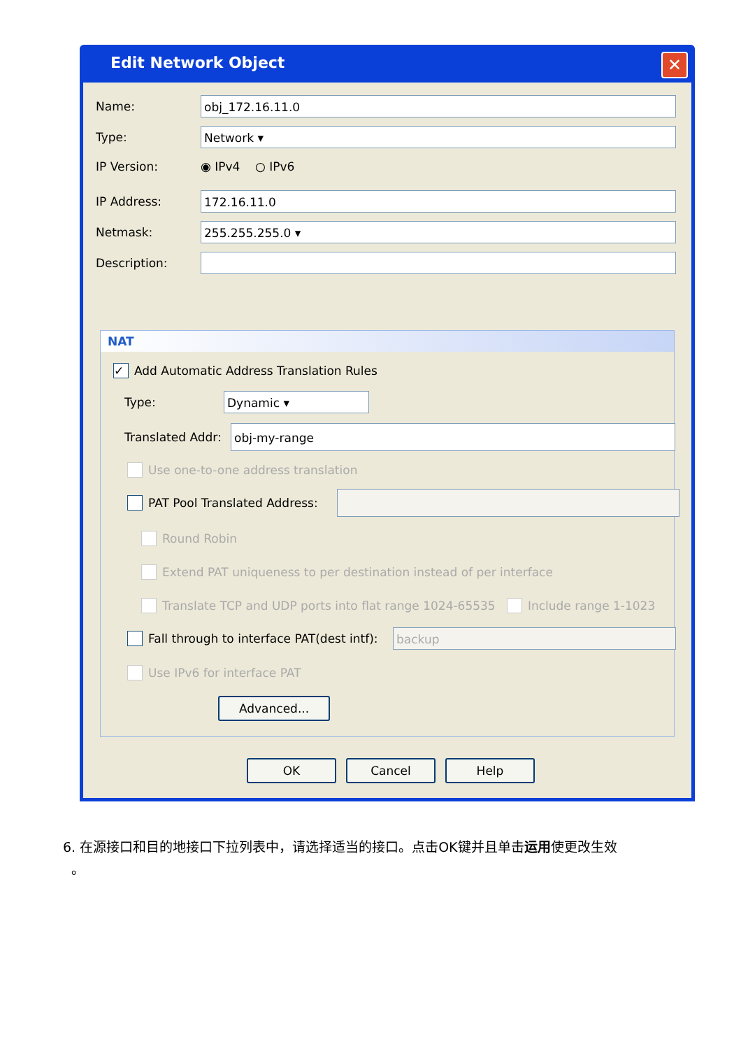Edit Network Object
✕
Name:
obj_172.16.11.0
Type:
Network ▾
IP Version: ◉ IPv4 ○ IPv6
IP Address:
172.16.11.0
Netmask:
255.255.255.0 ▾
Description:
NAT
✓ Add Automatic Address Translation Rules
Type:
Dynamic ▾
Translated Addr:
obj-my-range
Use one-to-one address translation
PAT Pool Translated Address:
Round Robin
Extend PAT uniqueness to per destination instead of per interface
Translate TCP and UDP ports into flat range 1024-65535 Include range 1-1023
Fall through to interface PAT(dest intf):
backup
Use IPv6 for interface PAT
Advanced...
OK Cancel Help
6. 在源接口和目的地接口下拉列表中，请选择适当的接口。点击OK键并且单击运用使更改生效
。